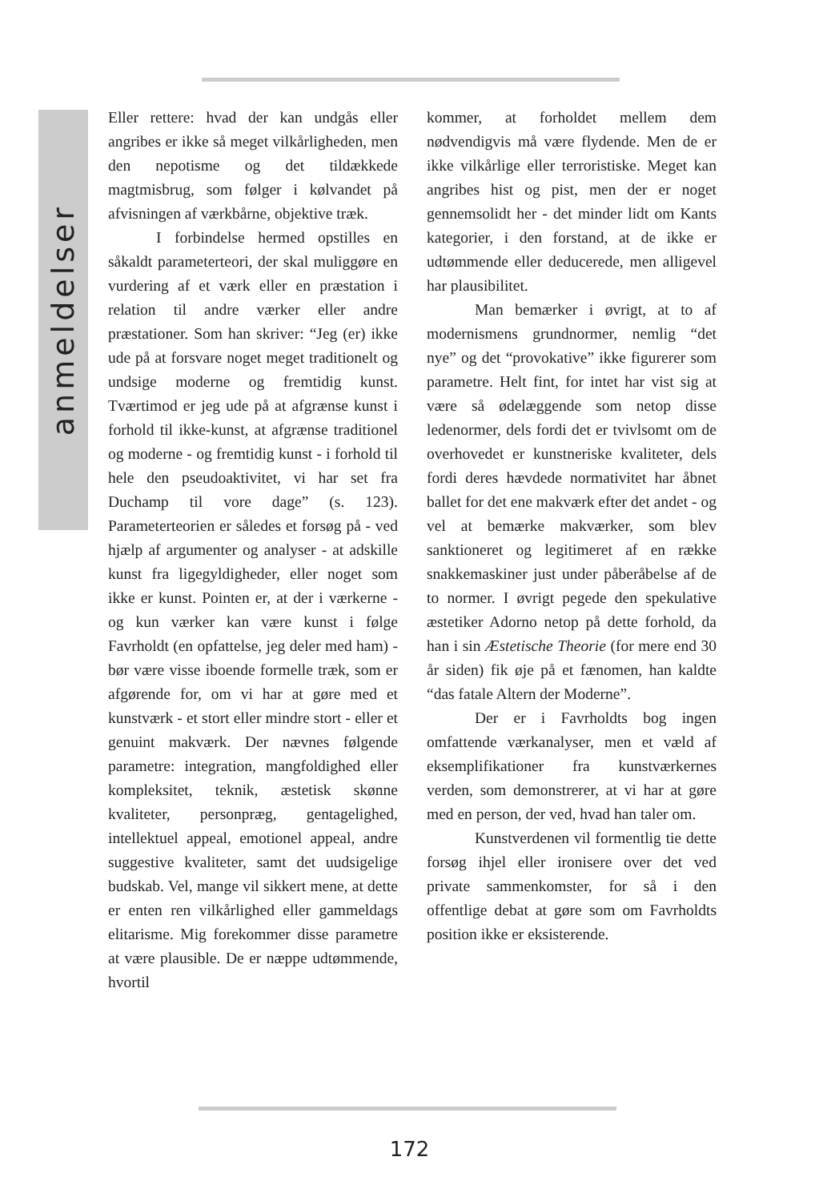anmeldelser
Eller rettere: hvad der kan undgås eller angribes er ikke så meget vilkårligheden, men den nepotisme og det tildækkede magtmisbrug, som følger i kølvandet på afvisningen af værkbårne, objektive træk.
I forbindelse hermed opstilles en såkaldt parameterteori, der skal muliggøre en vurdering af et værk eller en præstation i relation til andre værker eller andre præstationer. Som han skriver: “Jeg (er) ikke ude på at forsvare noget meget traditionelt og undsige moderne og fremtidig kunst. Tværtimod er jeg ude på at afgrænse kunst i forhold til ikke-kunst, at afgrænse traditionel og moderne - og fremtidig kunst - i forhold til hele den pseudoaktivitet, vi har set fra Duchamp til vore dage” (s. 123). Parameterteorien er således et forsøg på - ved hjælp af argumenter og analyser - at adskille kunst fra ligegyldigheder, eller noget som ikke er kunst. Pointen er, at der i værkerne - og kun værker kan være kunst i følge Favrholdt (en opfattelse, jeg deler med ham) - bør være visse iboende formelle træk, som er afgørende for, om vi har at gøre med et kunstværk - et stort eller mindre stort - eller et genuint makværk. Der nævnes følgende parametre: integration, mangfoldighed eller kompleksitet, teknik, æstetisk skønne kvaliteter, personpræg, gentagelighed, intellektuel appeal, emotionel appeal, andre suggestive kvaliteter, samt det uudsigelige budskab. Vel, mange vil sikkert mene, at dette er enten ren vilkårlighed eller gammeldags elitarisme. Mig forekommer disse parametre at være plausible. De er næppe udtømmende, hvortil
kommer, at forholdet mellem dem nødvendigvis må være flydende. Men de er ikke vilkårlige eller terroristiske. Meget kan angribes hist og pist, men der er noget gennemsolidt her - det minder lidt om Kants kategorier, i den forstand, at de ikke er udtømmende eller deducerede, men alligevel har plausibilitet.
Man bemærker i øvrigt, at to af modernismens grundnormer, nemlig “det nye” og det “provokative” ikke figurerer som parametre. Helt fint, for intet har vist sig at være så ødelæggende som netop disse ledenormer, dels fordi det er tvivlsomt om de overhovedet er kunstneriske kvaliteter, dels fordi deres hævdede normativitet har åbnet ballet for det ene makværk efter det andet - og vel at bemærke makværker, som blev sanktioneret og legitimeret af en række snakkemaskiner just under påberåbelse af de to normer. I øvrigt pegede den spekulative æstetiker Adorno netop på dette forhold, da han i sin Æstetische Theorie (for mere end 30 år siden) fik øje på et fænomen, han kaldte “das fatale Altern der Moderne”.
Der er i Favrholdts bog ingen omfattende værkanalyser, men et væld af eksemplifikationer fra kunstværkernes verden, som demonstrerer, at vi har at gøre med en person, der ved, hvad han taler om.
Kunstverdenen vil formentlig tie dette forsøg ihjel eller ironisere over det ved private sammenkomster, for så i den offentlige debat at gøre som om Favrholdts position ikke er eksisterende.
172